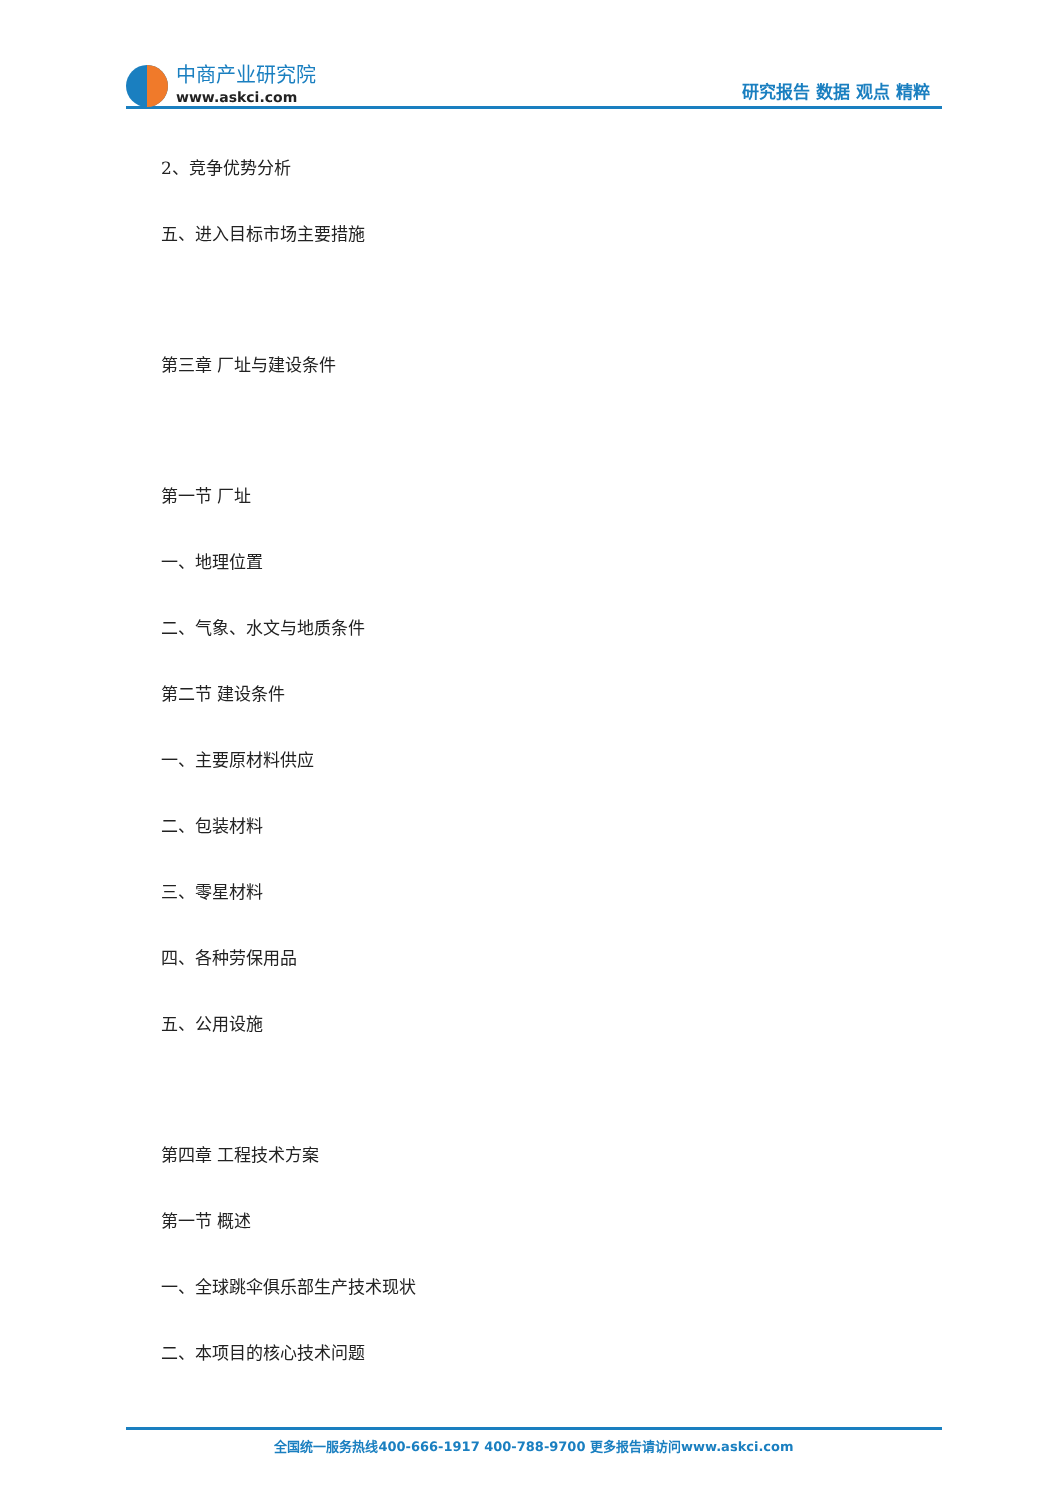中商产业研究院
www.askci.com
研究报告 数据 观点 精粹
2、竞争优势分析
五、进入目标市场主要措施
第三章 厂址与建设条件
第一节 厂址
一、地理位置
二、气象、水文与地质条件
第二节 建设条件
一、主要原材料供应
二、包装材料
三、零星材料
四、各种劳保用品
五、公用设施
第四章 工程技术方案
第一节 概述
一、全球跳伞俱乐部生产技术现状
二、本项目的核心技术问题
全国统一服务热线400-666-1917 400-788-9700 更多报告请访问www.askci.com